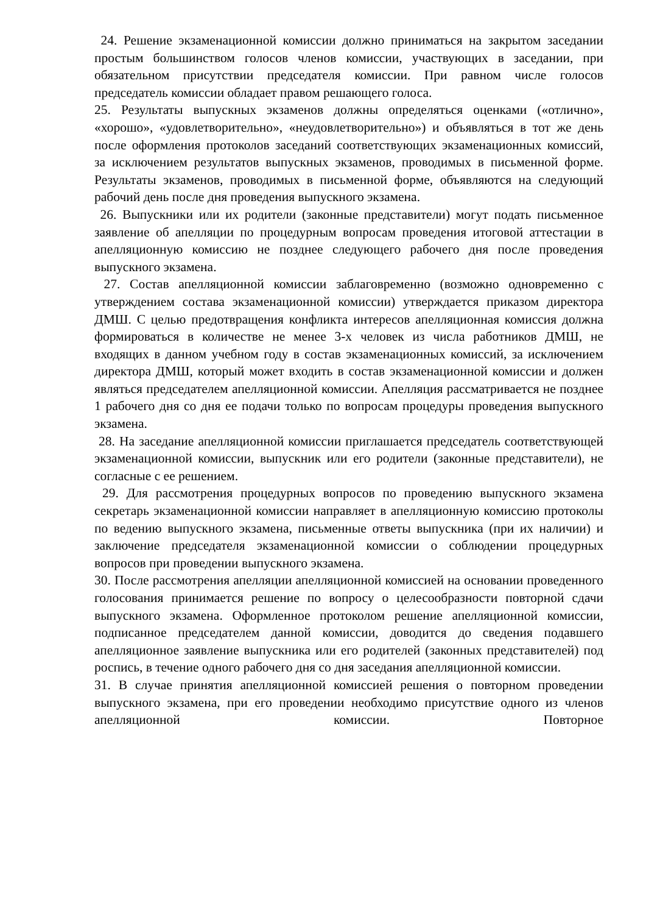24. Решение экзаменационной комиссии должно приниматься на закрытом заседании простым большинством голосов членов комиссии, участвующих в заседании, при обязательном присутствии председателя комиссии. При равном числе голосов председатель комиссии обладает правом решающего голоса.
25. Результаты выпускных экзаменов должны определяться оценками («отлично», «хорошо», «удовлетворительно», «неудовлетворительно») и объявляться в тот же день после оформления протоколов заседаний соответствующих экзаменационных комиссий, за исключением результатов выпускных экзаменов, проводимых в письменной форме. Результаты экзаменов, проводимых в письменной форме, объявляются на следующий рабочий день после дня проведения выпускного экзамена.
26. Выпускники или их родители (законные представители) могут подать письменное заявление об апелляции по процедурным вопросам проведения итоговой аттестации в апелляционную комиссию не позднее следующего рабочего дня после проведения выпускного экзамена.
27. Состав апелляционной комиссии заблаговременно (возможно одновременно с утверждением состава экзаменационной комиссии) утверждается приказом директора ДМШ. С целью предотвращения конфликта интересов апелляционная комиссия должна формироваться в количестве не менее 3-х человек из числа работников ДМШ, не входящих в данном учебном году в состав экзаменационных комиссий, за исключением директора ДМШ, который может входить в состав экзаменационной комиссии и должен являться председателем апелляционной комиссии. Апелляция рассматривается не позднее 1 рабочего дня со дня ее подачи только по вопросам процедуры проведения выпускного экзамена.
28. На заседание апелляционной комиссии приглашается председатель соответствующей экзаменационной комиссии, выпускник или его родители (законные представители), не согласные с ее решением.
29. Для рассмотрения процедурных вопросов по проведению выпускного экзамена секретарь экзаменационной комиссии направляет в апелляционную комиссию протоколы по ведению выпускного экзамена, письменные ответы выпускника (при их наличии) и заключение председателя экзаменационной комиссии о соблюдении процедурных вопросов при проведении выпускного экзамена.
30. После рассмотрения апелляции апелляционной комиссией на основании проведенного голосования принимается решение по вопросу о целесообразности повторной сдачи выпускного экзамена. Оформленное протоколом решение апелляционной комиссии, подписанное председателем данной комиссии, доводится до сведения подавшего апелляционное заявление выпускника или его родителей (законных представителей) под роспись, в течение одного рабочего дня со дня заседания апелляционной комиссии.
31. В случае принятия апелляционной комиссией решения о повторном проведении выпускного экзамена, при его проведении необходимо присутствие одного из членов апелляционной комиссии. Повторное